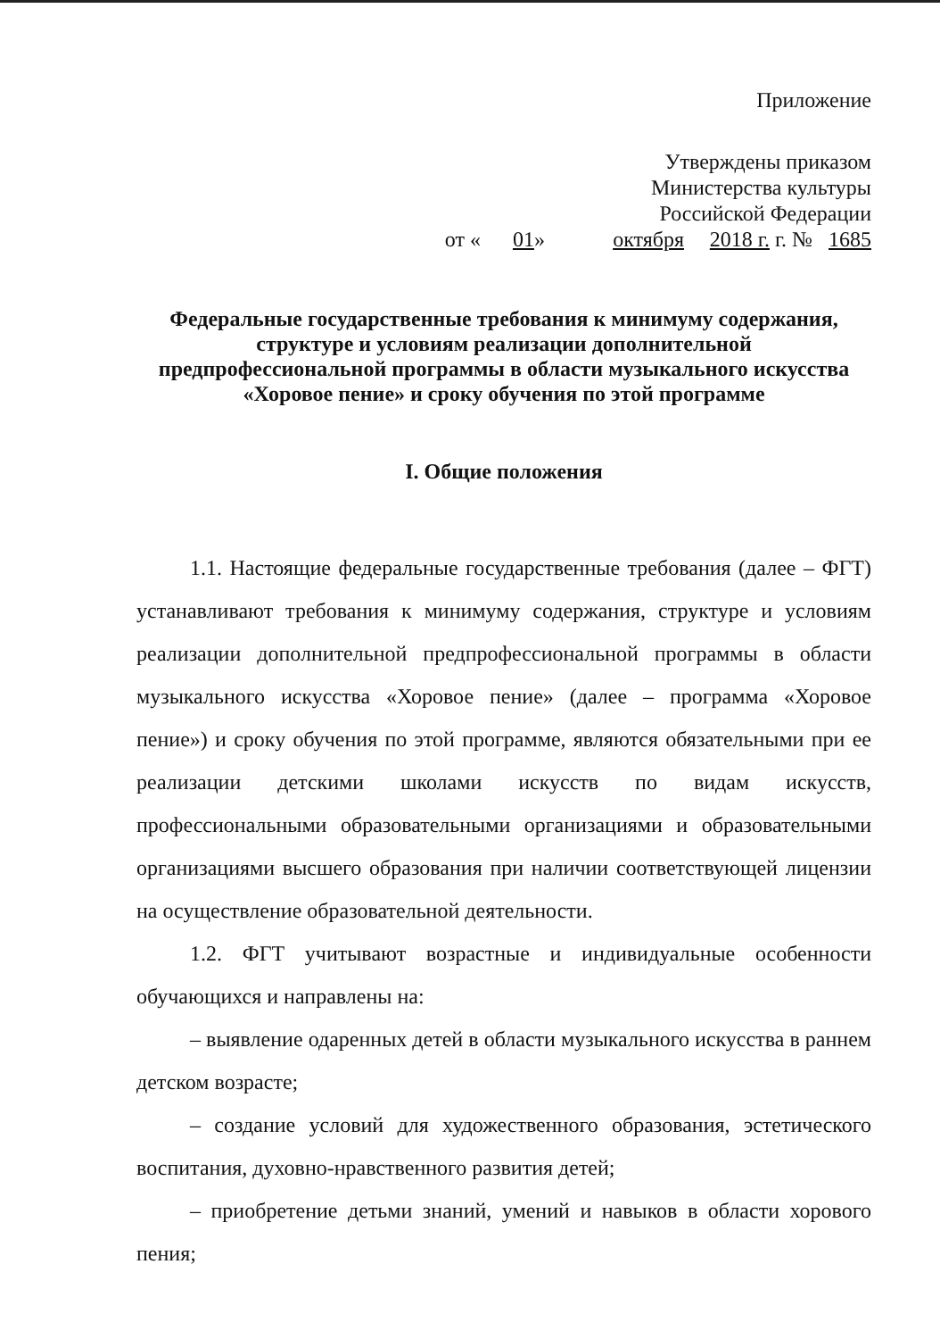Приложение
Утверждены приказом
Министерства культуры
Российской Федерации
от « 01 » октября 2018 г. г. № 1685
Федеральные государственные требования к минимуму содержания,
структуре и условиям реализации дополнительной
предпрофессиональной программы в области музыкального искусства
«Хоровое пение» и сроку обучения по этой программе
I. Общие положения
1.1. Настоящие федеральные государственные требования (далее – ФГТ) устанавливают требования к минимуму содержания, структуре и условиям реализации дополнительной предпрофессиональной программы в области музыкального искусства «Хоровое пение» (далее – программа «Хоровое пение») и сроку обучения по этой программе, являются обязательными при ее реализации детскими школами искусств по видам искусств, профессиональными образовательными организациями и образовательными организациями высшего образования при наличии соответствующей лицензии на осуществление образовательной деятельности.
1.2. ФГТ учитывают возрастные и индивидуальные особенности обучающихся и направлены на:
– выявление одаренных детей в области музыкального искусства в раннем детском возрасте;
– создание условий для художественного образования, эстетического воспитания, духовно-нравственного развития детей;
– приобретение детьми знаний, умений и навыков в области хорового пения;